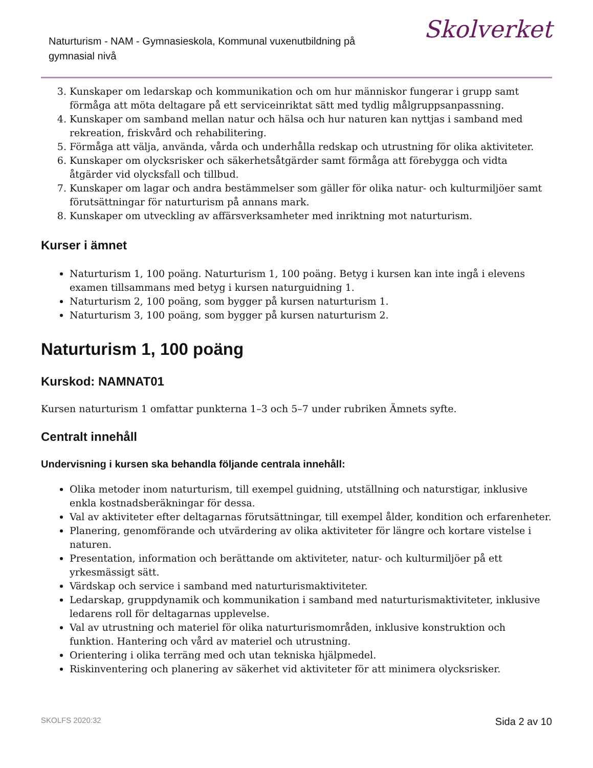Naturturism - NAM - Gymnasieskola, Kommunal vuxenutbildning på gymnasial nivå
Skolverket
3. Kunskaper om ledarskap och kommunikation och om hur människor fungerar i grupp samt förmåga att möta deltagare på ett serviceinriktat sätt med tydlig målgruppsanpassning.
4. Kunskaper om samband mellan natur och hälsa och hur naturen kan nyttjas i samband med rekreation, friskvård och rehabilitering.
5. Förmåga att välja, använda, vårda och underhålla redskap och utrustning för olika aktiviteter.
6. Kunskaper om olycksrisker och säkerhetsåtgärder samt förmåga att förebygga och vidta åtgärder vid olycksfall och tillbud.
7. Kunskaper om lagar och andra bestämmelser som gäller för olika natur- och kulturmiljöer samt förutsättningar för naturturism på annans mark.
8. Kunskaper om utveckling av affärsverksamheter med inriktning mot naturturism.
Kurser i ämnet
Naturturism 1, 100 poäng. Naturturism 1, 100 poäng. Betyg i kursen kan inte ingå i elevens examen tillsammans med betyg i kursen naturguidning 1.
Naturturism 2, 100 poäng, som bygger på kursen naturturism 1.
Naturturism 3, 100 poäng, som bygger på kursen naturturism 2.
Naturturism 1, 100 poäng
Kurskod: NAMNAT01
Kursen naturturism 1 omfattar punkterna 1–3 och 5–7 under rubriken Ämnets syfte.
Centralt innehåll
Undervisning i kursen ska behandla följande centrala innehåll:
Olika metoder inom naturturism, till exempel guidning, utställning och naturstigar, inklusive enkla kostnadsberäkningar för dessa.
Val av aktiviteter efter deltagarnas förutsättningar, till exempel ålder, kondition och erfarenheter.
Planering, genomförande och utvärdering av olika aktiviteter för längre och kortare vistelse i naturen.
Presentation, information och berättande om aktiviteter, natur- och kulturmiljöer på ett yrkesmässigt sätt.
Värdskap och service i samband med naturturismaktiviteter.
Ledarskap, gruppdynamik och kommunikation i samband med naturturismaktiviteter, inklusive ledarens roll för deltagarnas upplevelse.
Val av utrustning och materiel för olika naturturismområden, inklusive konstruktion och funktion. Hantering och vård av materiel och utrustning.
Orientering i olika terräng med och utan tekniska hjälpmedel.
Riskinventering och planering av säkerhet vid aktiviteter för att minimera olycksrisker.
SKOLFS 2020:32 Sida 2 av 10